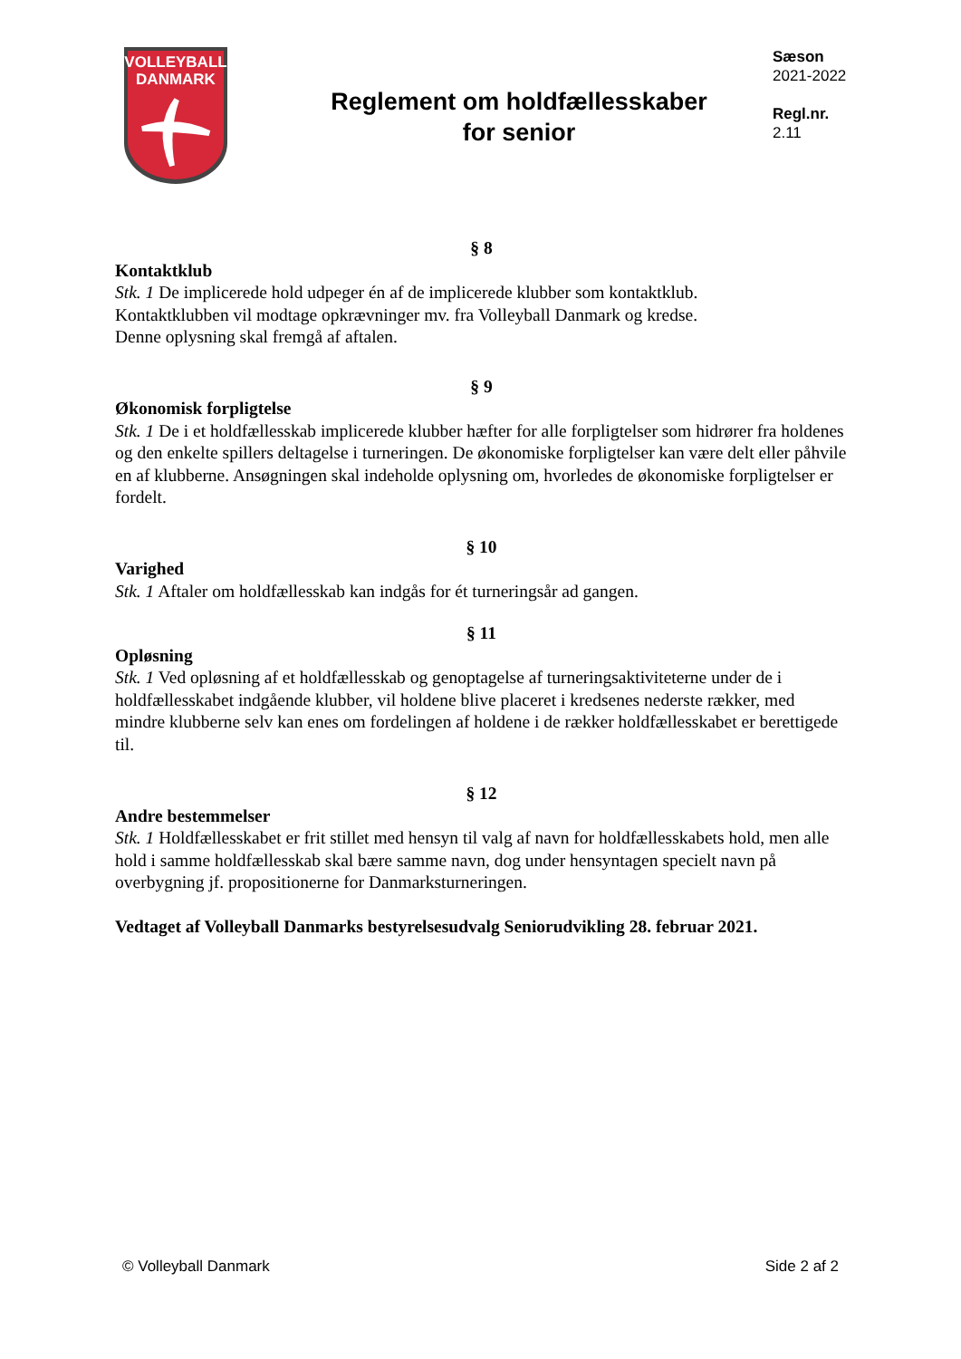VOLLEYBALL
DANMARK
Reglement om holdfællesskaber
for senior
Sæson
2021-2022
Regl.nr.
2.11
§ 8
Kontaktklub
Stk. 1 De implicerede hold udpeger én af de implicerede klubber som kontaktklub.
Kontaktklubben vil modtage opkrævninger mv. fra Volleyball Danmark og kredse.
Denne oplysning skal fremgå af aftalen.
§ 9
Økonomisk forpligtelse
Stk. 1 De i et holdfællesskab implicerede klubber hæfter for alle forpligtelser som hidrører fra holdenes og den enkelte spillers deltagelse i turneringen. De økonomiske forpligtelser kan være delt eller påhvile en af klubberne. Ansøgningen skal indeholde oplysning om, hvorledes de økonomiske forpligtelser er fordelt.
§ 10
Varighed
Stk. 1 Aftaler om holdfællesskab kan indgås for ét turneringsår ad gangen.
§ 11
Opløsning
Stk. 1 Ved opløsning af et holdfællesskab og genoptagelse af turneringsaktiviteterne under de i holdfællesskabet indgående klubber, vil holdene blive placeret i kredsenes nederste rækker, med mindre klubberne selv kan enes om fordelingen af holdene i de rækker holdfællesskabet er berettigede til.
§ 12
Andre bestemmelser
Stk. 1 Holdfællesskabet er frit stillet med hensyn til valg af navn for holdfællesskabets hold, men alle hold i samme holdfællesskab skal bære samme navn, dog under hensyntagen specielt navn på overbygning jf. propositionerne for Danmarksturneringen.
Vedtaget af Volleyball Danmarks bestyrelsesudvalg Seniorudvikling 28. februar 2021.
© Volleyball Danmark Side 2 af 2